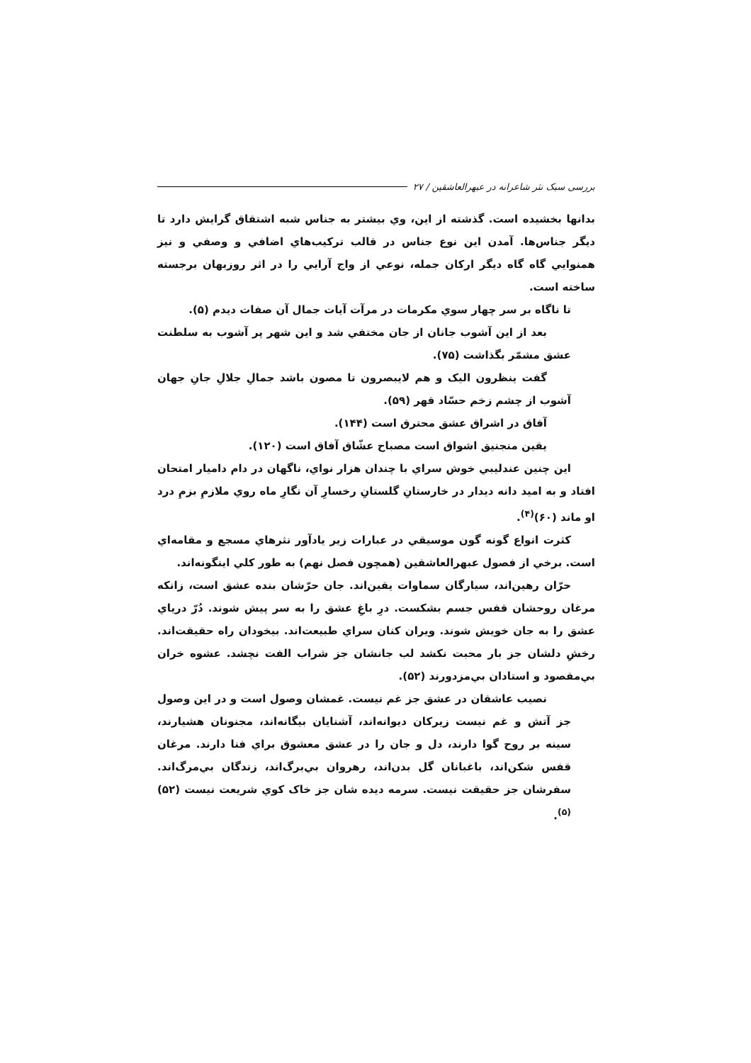بررسی سبک نثر شاعرانه در عبهرالعاشقین / ۲۷
بدانها بخشیده است. گذشته از این، وي بیشتر به جناس شبه اشتقاق گرایش دارد تا دیگر جناس‌ها. آمدن این نوع جناس در قالب ترکیب‌هاي اضافي و وصفي و نیز همنوایي گاه گاه دیگر ارکان جمله، نوعي از واج آرایي را در اثر روزبهان برجسته ساخته است.
تا ناگاه بر سر چهار سوي مکرمات در مرآت آیات جمال آن صفات دیدم (۵).
بعد از این آشوب جانان از جان مختفي شد و این شهر پر آشوب به سلطنت عشق مشمّر بگذاشت (۷۵).
گفت ینظرون الیک و هم لایبصرون تا مصون باشد جمالِ جلالِ جانِ جهان آشوب از چشم زخم حسّاد قهر (۵۹).
آفاق در اشراق عشق محترق است (۱۴۴).
یقین منجنیق اشواق است مصباح عشّاق آفاق است (۱۲۰).
این چنین عندلیبي خوش سراي با چندان هزار نواي، ناگهان در دام دامیار امتحان افتاد و به امید دانه دیدار در خارستانِ گلستانِ رخسارِ آن نگارِ ماه روي ملازمِ بزمِ درد او ماند (۶۰)<sup>(۴)</sup>.
کثرت انواع گونه گون موسیقي در عبارات زیر یادآور نثرهاي مسجع و مقامه‌اي است. برخي از فصول عبهرالعاشقین (همچون فصل نهم) به طور کلي اینگونه‌اند.
حرّان رهین‌اند، سیارگان سماوات یقین‌اند. جان حرّشان بنده عشق است، زانکه مرغان روحشان قفس جسم بشکست. درِ باغِ عشق را به سر پیش شوند. دُرّ دریاي عشق را به جان خویش شوند. ویران کنان سراي طبیعت‌اند. بیخودان راه حقیقت‌اند. رخشِ دلشان جز بار محبت نکشد لب جانشان جز شراب الفت نچشد. عشوه خران بي‌مقصود و استادان بي‌مزدورند (۵۲).
نصیب عاشقان در عشق جز غم نیست. غمشان وصول است و در این وصول جز آتش و غم نیست زیرکان دیوانه‌اند، آشنایان بیگانه‌اند، مجنونان هشیارند، سینه بر روح گوا دارند، دل و جان را در عشق معشوق براي فنا دارند. مرغان قفس شکن‌اند، باغبانان گل بدن‌اند، رهروان بي‌برگ‌اند، زندگان بي‌مرگ‌اند. سفرشان جز حقیقت نیست. سرمه دیده شان جز خاک کوي شریعت نیست (۵۲)<sup>(۵)</sup>.